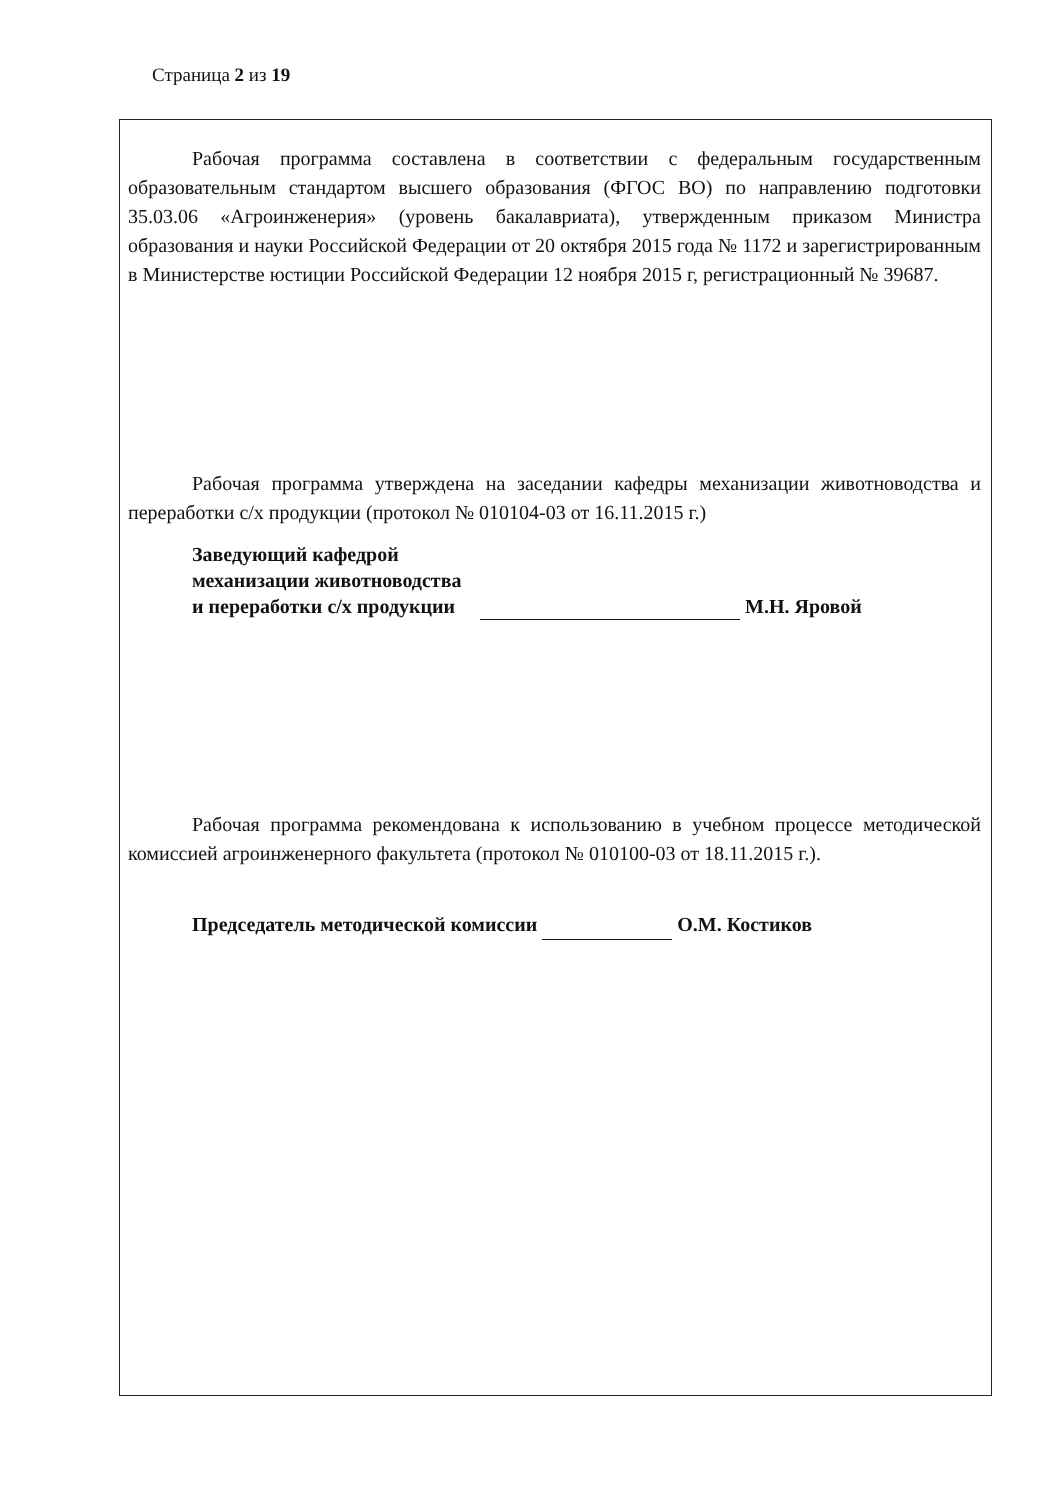Страница 2 из 19
Рабочая программа составлена в соответствии с федеральным государственным образовательным стандартом высшего образования (ФГОС ВО) по направлению подготовки 35.03.06 «Агроинженерия» (уровень бакалавриата), утвержденным приказом Министра образования и науки Российской Федерации от 20 октября 2015 года № 1172 и зарегистрированным в Министерстве юстиции Российской Федерации 12 ноября 2015 г, регистрационный № 39687.
Рабочая программа утверждена на заседании кафедры механизации животноводства и переработки с/х продукции (протокол № 010104-03 от 16.11.2015 г.)
Заведующий кафедрой
механизации животноводства
и переработки с/х продукции М.Н. Яровой
Рабочая программа рекомендована к использованию в учебном процессе методической комиссией агроинженерного факультета (протокол № 010100-03 от 18.11.2015 г.).
Председатель методической комиссии О.М. Костиков